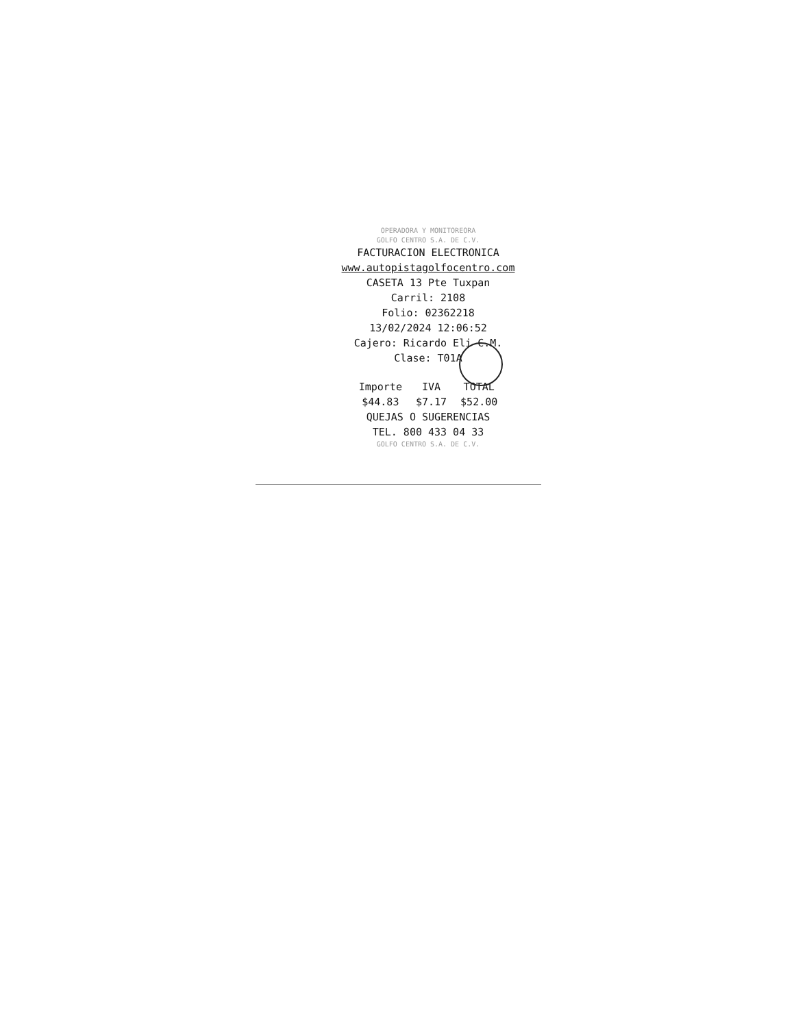OPERADORA Y MONITOREORA
GOLFO CENTRO S.A. DE C.V.
FACTURACION ELECTRONICA
www.autopistagolfocentro.com
CASETA 13 Pte Tuxpan
Carril: 2108
Folio: 02362218
13/02/2024 12:06:52
Cajero: Ricardo Eli C.M.
Clase: T01A
| Importe | IVA | TOTAL |
| --- | --- | --- |
| $44.83 | $7.17 | $52.00 |
QUEJAS O SUGERENCIAS
TEL. 800 433 04 33
GOLFO CENTRO S.A. DE C.V.